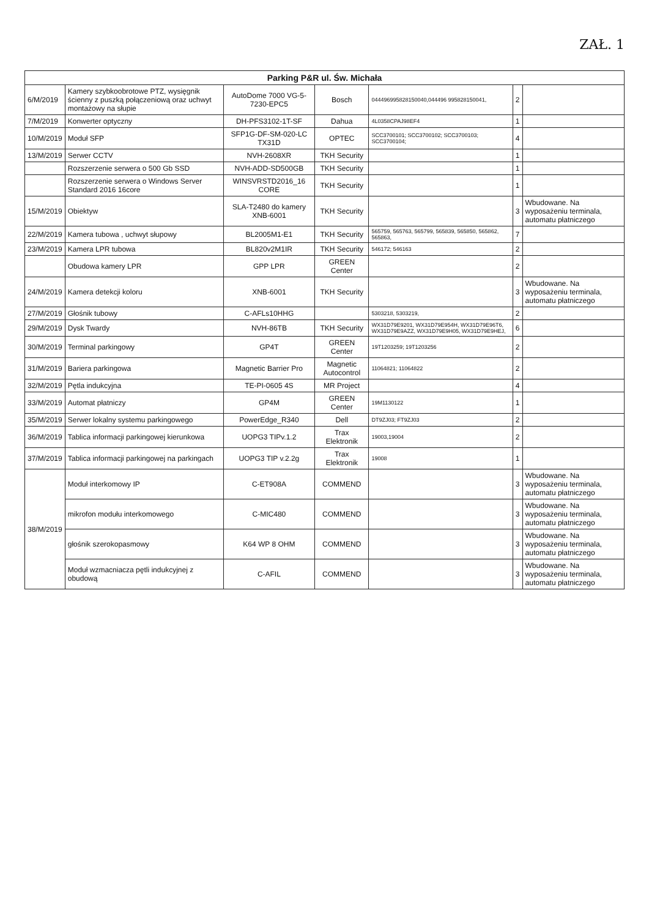ZAŁ. 1
| Parking P&R ul. Św. Michała | | | | | | |
| --- | --- | --- | --- | --- | --- | --- |
| 6/M/2019 | Kamery szybkoobrotowe PTZ, wysięgnik ścienny z puszką połączeniową oraz uchwyt montażowy na słupie | AutoDome 7000 VG-5-7230-EPC5 | Bosch | 044496995828150040,044496 995828150041, | 2 | |
| 7/M/2019 | Konwerter optyczny | DH-PFS3102-1T-SF | Dahua | 4L0358CPAJ98EF4 | 1 | |
| 10/M/2019 | Moduł SFP | SFP1G-DF-SM-020-LC TX31D | OPTEC | SCC3700101; SCC3700102; SCC3700103; SCC3700104; | 4 | |
| 13/M/2019 | Serwer CCTV | NVH-2608XR | TKH Security | | 1 | |
| | Rozszerzenie serwera o 500 Gb SSD | NVH-ADD-SD500GB | TKH Security | | 1 | |
| | Rozszerzenie serwera o Windows Server Standard 2016 16core | WINSVRSTD2016_16 CORE | TKH Security | | 1 | |
| 15/M/2019 | Obiektyw | SLA-T2480 do kamery XNB-6001 | TKH Security | | 3 | Wbudowane. Na wyposażeniu terminala, automatu płatniczego |
| 22/M/2019 | Kamera tubowa , uchwyt słupowy | BL2005M1-E1 | TKH Security | 565759, 565763, 565799, 565839, 565850, 565862, 565863, | 7 | |
| 23/M/2019 | Kamera LPR tubowa | BL820v2M1IR | TKH Security | 546172; 546163 | 2 | |
| | Obudowa kamery LPR | GPP LPR | GREEN Center | | 2 | |
| 24/M/2019 | Kamera detekcji koloru | XNB-6001 | TKH Security | | 3 | Wbudowane. Na wyposażeniu terminala, automatu płatniczego |
| 27/M/2019 | Głośnik tubowy | C-AFLs10HHG | | 5303218, 5303219, | 2 | |
| 29/M/2019 | Dysk Twardy | NVH-86TB | TKH Security | WX31D79E9201, WX31D79E954H, WX31D79E96T6, WX31D79E9AZZ, WX31D79E9H05, WX31D79E9HEJ, | 6 | |
| 30/M/2019 | Terminal parkingowy | GP4T | GREEN Center | 19T1203259; 19T1203256 | 2 | |
| 31/M/2019 | Bariera parkingowa | Magnetic Barrier Pro | Magnetic Autocontrol | 11064821; 11064822 | 2 | |
| 32/M/2019 | Pętla indukcyjna | TE-PI-0605 4S | MR Project | | 4 | |
| 33/M/2019 | Automat płatniczy | GP4M | GREEN Center | 19M1130122 | 1 | |
| 35/M/2019 | Serwer lokalny systemu parkingowego | PowerEdge_R340 | Dell | DT9ZJ03; FT9ZJ03 | 2 | |
| 36/M/2019 | Tablica informacji parkingowej kierunkowa | UOPG3 TIPv.1.2 | Trax Elektronik | 19003,19004 | 2 | |
| 37/M/2019 | Tablica informacji parkingowej na parkingach | UOPG3 TIP v.2.2g | Trax Elektronik | 19008 | 1 | |
| 38/M/2019 | Moduł interkomowy IP | C-ET908A | COMMEND | | 3 | Wbudowane. Na wyposażeniu terminala, automatu płatniczego |
| | mikrofon modułu interkomowego | C-MIC480 | COMMEND | | 3 | Wbudowane. Na wyposażeniu terminala, automatu płatniczego |
| | głośnik szerokopasmowy | K64 WP 8 OHM | COMMEND | | 3 | Wbudowane. Na wyposażeniu terminala, automatu płatniczego |
| | Moduł wzmacniacza pętli indukcyjnej z obudową | C-AFIL | COMMEND | | 3 | Wbudowane. Na wyposażeniu terminala, automatu płatniczego |